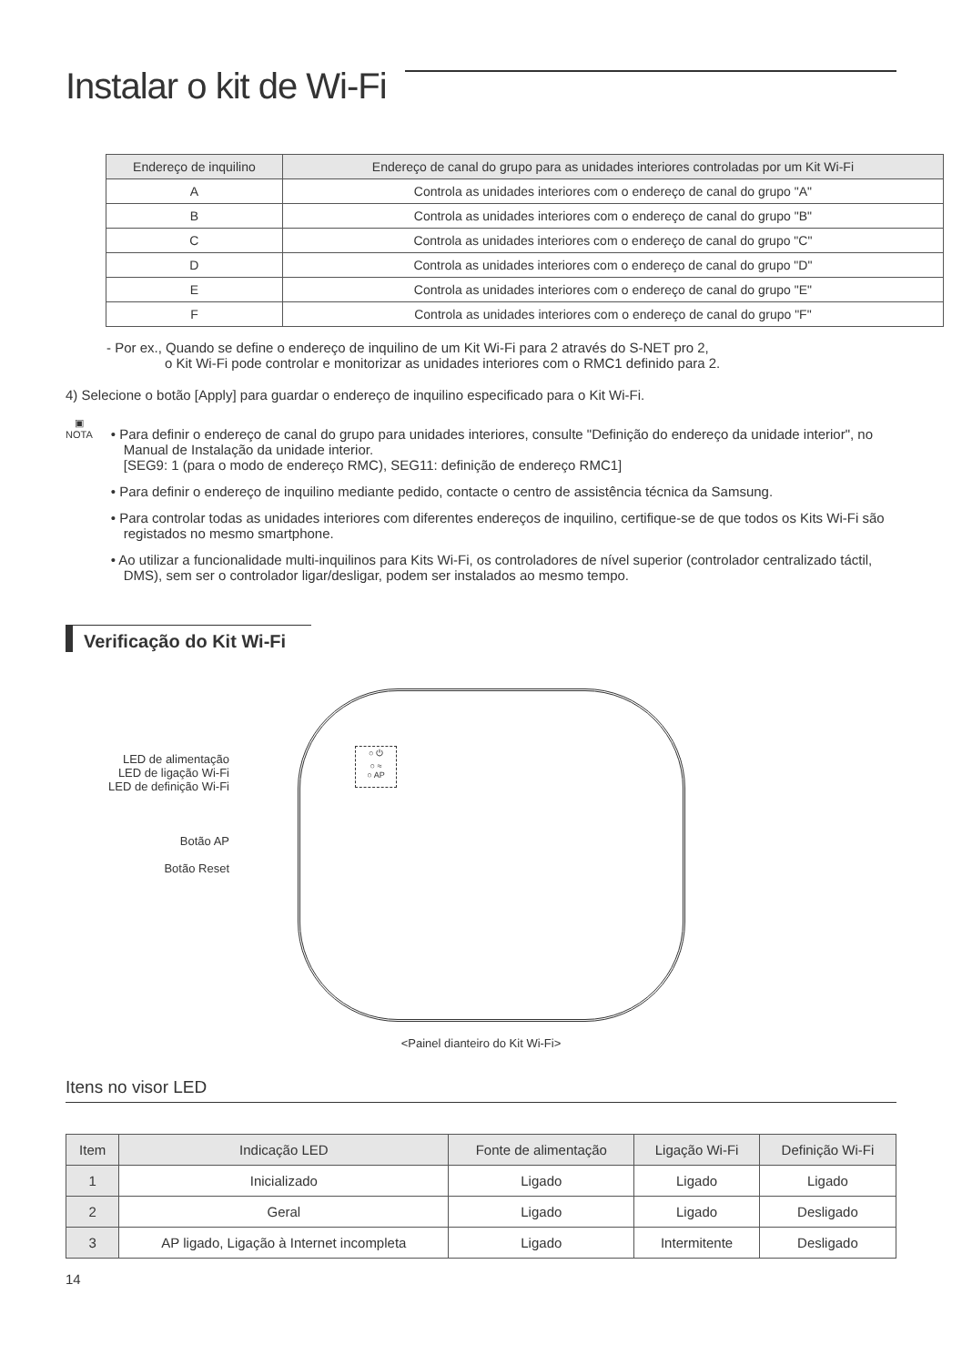Instalar o kit de Wi-Fi
| Endereço de inquilino | Endereço de canal do grupo para as unidades interiores controladas por um Kit Wi-Fi |
| --- | --- |
| A | Controla as unidades interiores com o endereço de canal do grupo "A" |
| B | Controla as unidades interiores com o endereço de canal do grupo "B" |
| C | Controla as unidades interiores com o endereço de canal do grupo "C" |
| D | Controla as unidades interiores com o endereço de canal do grupo "D" |
| E | Controla as unidades interiores com o endereço de canal do grupo "E" |
| F | Controla as unidades interiores com o endereço de canal do grupo "F" |
- Por ex., Quando se define o endereço de inquilino de um Kit Wi-Fi para 2 através do S-NET pro 2,
o Kit Wi-Fi pode controlar e monitorizar as unidades interiores com o RMC1 definido para 2.
4) Selecione o botão [Apply] para guardar o endereço de inquilino especificado para o Kit Wi-Fi.
▣
NOTA
• Para definir o endereço de canal do grupo para unidades interiores, consulte "Definição do endereço da unidade interior", no Manual de Instalação da unidade interior.
[SEG9: 1 (para o modo de endereço RMC), SEG11: definição de endereço RMC1]
• Para definir o endereço de inquilino mediante pedido, contacte o centro de assistência técnica da Samsung.
• Para controlar todas as unidades interiores com diferentes endereços de inquilino, certifique-se de que todos os Kits Wi-Fi são registados no mesmo smartphone.
• Ao utilizar a funcionalidade multi-inquilinos para Kits Wi-Fi, os controladores de nível superior (controlador centralizado táctil, DMS), sem ser o controlador ligar/desligar, podem ser instalados ao mesmo tempo.
Verificação do Kit Wi-Fi
LED de alimentação
LED de ligação Wi-Fi
LED de definição Wi-Fi
Botão AP
Botão Reset
○ ⏻
○ ≈
○ AP
<Painel dianteiro do Kit Wi-Fi>
Itens no visor LED
| Item | Indicação LED | Fonte de alimentação | Ligação Wi-Fi | Definição Wi-Fi |
| --- | --- | --- | --- | --- |
| 1 | Inicializado | Ligado | Ligado | Ligado |
| 2 | Geral | Ligado | Ligado | Desligado |
| 3 | AP ligado, Ligação à Internet incompleta | Ligado | Intermitente | Desligado |
14